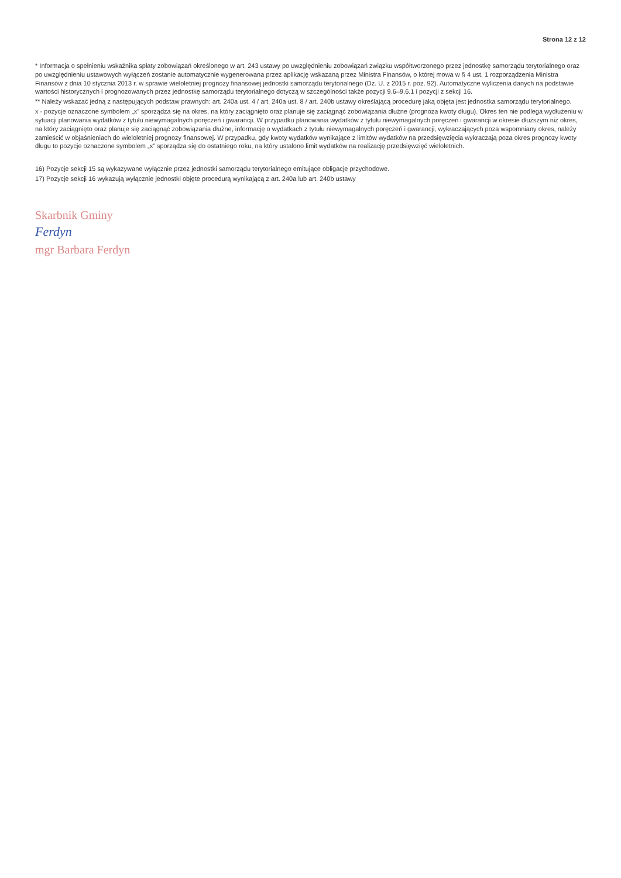Strona 12 z 12
* Informacja o spełnieniu wskaźnika spłaty zobowiązań określonego w art. 243 ustawy po uwzględnieniu zobowiązań związku współtworzonego przez jednostkę samorządu terytorialnego oraz po uwzględnieniu ustawowych wyłączeń zostanie automatycznie wygenerowana przez aplikację wskazaną przez Ministra Finansów, o której mowa w § 4 ust. 1 rozporządzenia Ministra Finansów z dnia 10 stycznia 2013 r. w sprawie wieloletniej prognozy finansowej jednostki samorządu terytorialnego (Dz. U. z 2015 r. poz. 92). Automatyczne wyliczenia danych na podstawie wartości historycznych i prognozowanych przez jednostkę samorządu terytorialnego dotyczą w szczególności także pozycji 9.6–9.6.1 i pozycji z sekcji 16.
** Należy wskazać jedną z następujących podstaw prawnych: art. 240a ust. 4 / art. 240a ust. 8 / art. 240b ustawy określającą procedurę jaką objęta jest jednostka samorządu terytorialnego.
x - pozycje oznaczone symbolem „x” sporządza się na okres, na który zaciągnięto oraz planuje się zaciągnąć zobowiązania dłużne (prognoza kwoty długu). Okres ten nie podlega wydłużeniu w sytuacji planowania wydatków z tytułu niewymagalnych poręczeń i gwarancji. W przypadku planowania wydatków z tytułu niewymagalnych poręczeń i gwarancji w okresie dłuższym niż okres, na który zaciągnięto oraz planuje się zaciągnąć zobowiązania dłużne, informację o wydatkach z tytułu niewymagalnych poręczeń i gwarancji, wykraczających poza wspomniany okres, należy zamieścić w objaśnieniach do wieloletniej prognozy finansowej. W przypadku, gdy kwoty wydatków wynikające z limitów wydatków na przedsięwzięcia wykraczają poza okres prognozy kwoty długu to pozycje oznaczone symbolem „x” sporządza się do ostatniego roku, na który ustalono limit wydatków na realizację przedsięwzięć wieloletnich.
16) Pozycje sekcji 15 są wykazywane wyłącznie przez jednostki samorządu terytorialnego emitujące obligacje przychodowe.
17) Pozycje sekcji 16 wykazują wyłącznie jednostki objęte procedurą wynikającą z art. 240a lub art. 240b ustawy
Skarbnik Gminy
Ferdyn
mgr Barbara Ferdyn